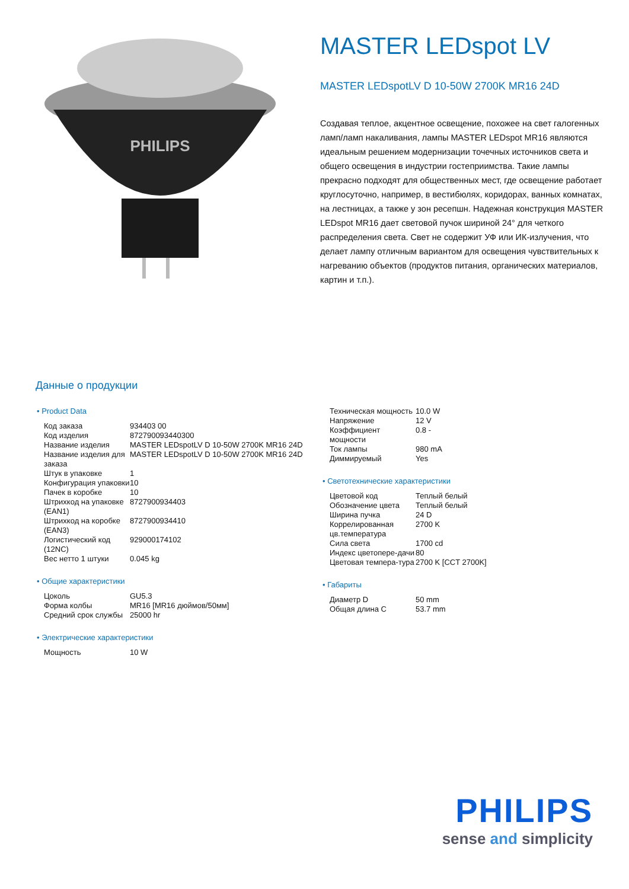PHILIPS
MASTER LEDspot LV
MASTER LEDspotLV D 10-50W 2700K MR16 24D
Создавая теплое, акцентное освещение, похожее на свет галогенных ламп/ламп накаливания, лампы MASTER LEDspot MR16 являются идеальным решением модернизации точечных источников света и общего освещения в индустрии гостеприимства. Такие лампы прекрасно подходят для общественных мест, где освещение работает круглосуточно, например, в вестибюлях, коридорах, ванных комнатах, на лестницах, а также у зон ресепшн. Надежная конструкция MASTER LEDspot MR16 дает световой пучок шириной 24° для четкого распределения света. Свет не содержит УФ или ИК-излучения, что делает лампу отличным вариантом для освещения чувствительных к нагреванию объектов (продуктов питания, органических материалов, картин и т.п.).
Данные о продукции
• Product Data
| Код заказа | 934403 00 |
| Код изделия | 872790093440300 |
| Название изделия | MASTER LEDspotLV D 10-50W 2700K MR16 24D |
| Название изделия для заказа | MASTER LEDspotLV D 10-50W 2700K MR16 24D |
| Штук в упаковке | 1 |
| Конфигурация упаковки | 10 |
| Пачек в коробке | 10 |
| Штрихкод на упаковке (EAN1) | 8727900934403 |
| Штрихкод на коробке (EAN3) | 8727900934410 |
| Логистический код (12NC) | 929000174102 |
| Вес нетто 1 штуки | 0.045 kg |
• Общие характеристики
| Цоколь | GU5.3 |
| Форма колбы | MR16 [MR16 дюймов/50мм] |
| Средний срок службы | 25000 hr |
• Электрические характеристики
| Мощность | 10 W |
| Техническая мощность | 10.0 W |
| Напряжение | 12 V |
| Коэффициент мощности | 0.8 - |
| Ток лампы | 980 mA |
| Диммируемый | Yes |
• Светотехнические характеристики
| Цветовой код | Теплый белый |
| Обозначение цвета | Теплый белый |
| Ширина пучка | 24 D |
| Коррелированная цв.температура | 2700 K |
| Сила света | 1700 cd |
| Индекс цветопере-дачи | 80 |
| Цветовая темпера-тура | 2700 K [CCT 2700K] |
• Габариты
| Диаметр D | 50 mm |
| Общая длина C | 53.7 mm |
PHILIPS
sense and simplicity